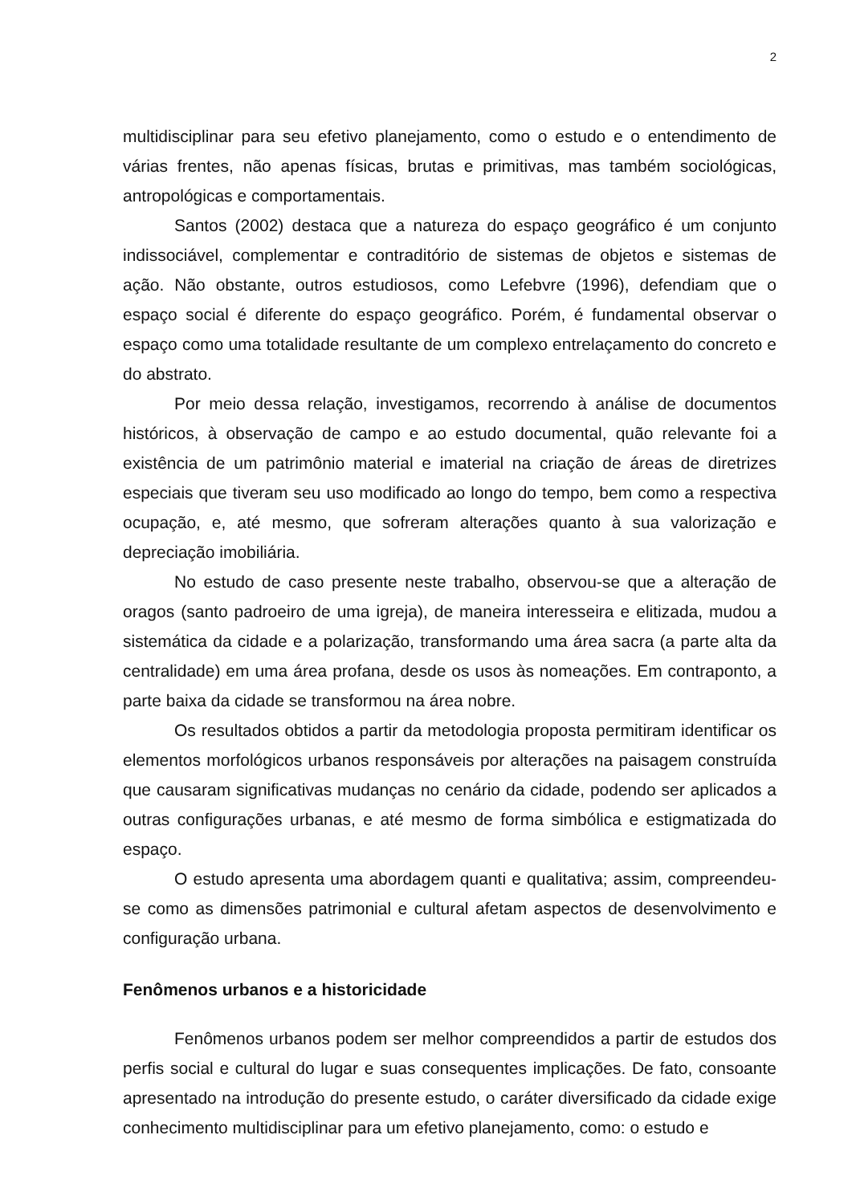2
multidisciplinar para seu efetivo planejamento, como o estudo e o entendimento de várias frentes, não apenas físicas, brutas e primitivas, mas também sociológicas, antropológicas e comportamentais.
Santos (2002) destaca que a natureza do espaço geográfico é um conjunto indissociável, complementar e contraditório de sistemas de objetos e sistemas de ação. Não obstante, outros estudiosos, como Lefebvre (1996), defendiam que o espaço social é diferente do espaço geográfico. Porém, é fundamental observar o espaço como uma totalidade resultante de um complexo entrelaçamento do concreto e do abstrato.
Por meio dessa relação, investigamos, recorrendo à análise de documentos históricos, à observação de campo e ao estudo documental, quão relevante foi a existência de um patrimônio material e imaterial na criação de áreas de diretrizes especiais que tiveram seu uso modificado ao longo do tempo, bem como a respectiva ocupação, e, até mesmo, que sofreram alterações quanto à sua valorização e depreciação imobiliária.
No estudo de caso presente neste trabalho, observou-se que a alteração de oragos (santo padroeiro de uma igreja), de maneira interesseira e elitizada, mudou a sistemática da cidade e a polarização, transformando uma área sacra (a parte alta da centralidade) em uma área profana, desde os usos às nomeações. Em contraponto, a parte baixa da cidade se transformou na área nobre.
Os resultados obtidos a partir da metodologia proposta permitiram identificar os elementos morfológicos urbanos responsáveis por alterações na paisagem construída que causaram significativas mudanças no cenário da cidade, podendo ser aplicados a outras configurações urbanas, e até mesmo de forma simbólica e estigmatizada do espaço.
O estudo apresenta uma abordagem quanti e qualitativa; assim, compreendeu-se como as dimensões patrimonial e cultural afetam aspectos de desenvolvimento e configuração urbana.
Fenômenos urbanos e a historicidade
Fenômenos urbanos podem ser melhor compreendidos a partir de estudos dos perfis social e cultural do lugar e suas consequentes implicações. De fato, consoante apresentado na introdução do presente estudo, o caráter diversificado da cidade exige conhecimento multidisciplinar para um efetivo planejamento, como: o estudo e